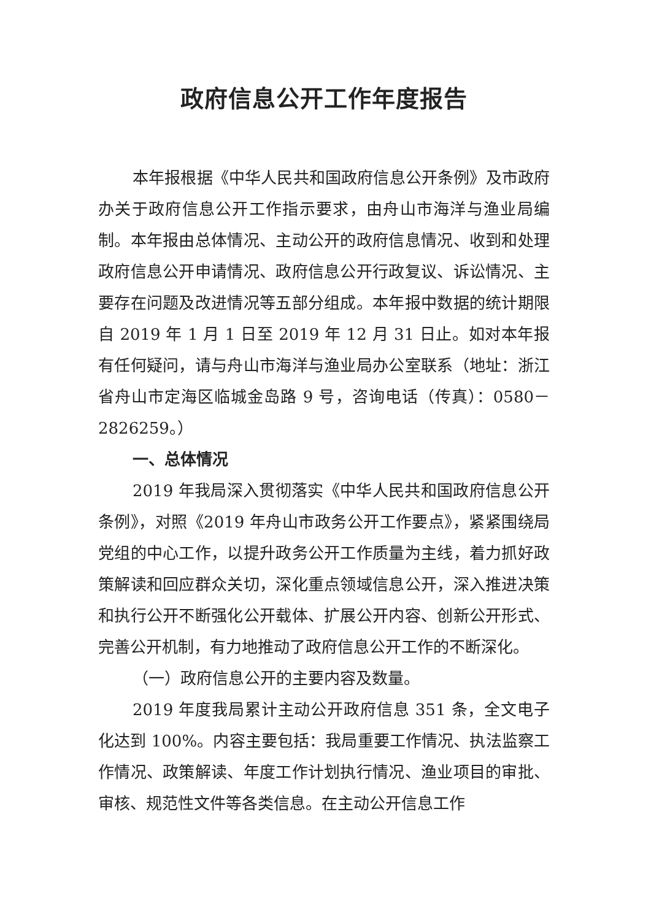政府信息公开工作年度报告
本年报根据《中华人民共和国政府信息公开条例》及市政府办关于政府信息公开工作指示要求，由舟山市海洋与渔业局编制。本年报由总体情况、主动公开的政府信息情况、收到和处理政府信息公开申请情况、政府信息公开行政复议、诉讼情况、主要存在问题及改进情况等五部分组成。本年报中数据的统计期限自 2019 年 1 月 1 日至 2019 年 12 月 31 日止。如对本年报有任何疑问，请与舟山市海洋与渔业局办公室联系（地址：浙江省舟山市定海区临城金岛路 9 号，咨询电话（传真）：0580－2826259。）
一、总体情况
2019 年我局深入贯彻落实《中华人民共和国政府信息公开条例》，对照《2019 年舟山市政务公开工作要点》，紧紧围绕局党组的中心工作，以提升政务公开工作质量为主线，着力抓好政策解读和回应群众关切，深化重点领域信息公开，深入推进决策和执行公开不断强化公开载体、扩展公开内容、创新公开形式、完善公开机制，有力地推动了政府信息公开工作的不断深化。
（一）政府信息公开的主要内容及数量。
2019 年度我局累计主动公开政府信息 351 条，全文电子化达到 100%。内容主要包括：我局重要工作情况、执法监察工作情况、政策解读、年度工作计划执行情况、渔业项目的审批、审核、规范性文件等各类信息。在主动公开信息工作